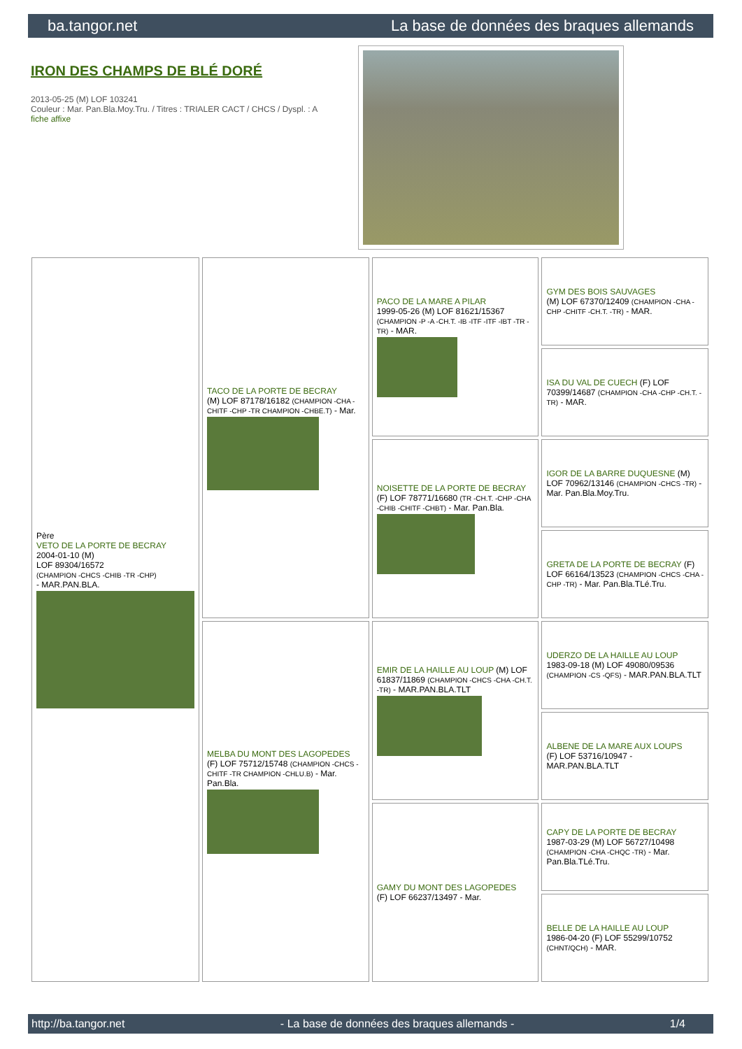ba.tangor.net La base de données des braques allemands
IRON DES CHAMPS DE BLÉ DORÉ
2013-05-25 (M) LOF 103241
Couleur : Mar. Pan.Bla.Moy.Tru. / Titres : TRIALER CACT / CHCS / Dyspl. : A
fiche affixe
| Père VETO DE LA PORTE DE BECRAY 2004-01-10 (M) LOF 89304/16572 (CHAMPION -CHCS -CHIB -TR -CHP) - MAR.PAN.BLA. | TACO DE LA PORTE DE BECRAY (M) LOF 87178/16182 (CHAMPION -CHA -CHITF -CHP -TR CHAMPION -CHBE.T) - Mar. | PACO DE LA MARE A PILAR 1999-05-26 (M) LOF 81621/15367 (CHAMPION -P -A -CH.T. -IB -ITF -ITF -IBT -TR -TR) - MAR. | GYM DES BOIS SAUVAGES (M) LOF 67370/12409 (CHAMPION -CHA -CHP -CHITF -CH.T. -TR) - MAR. |
| | | | ISA DU VAL DE CUECH (F) LOF 70399/14687 (CHAMPION -CHA -CHP -CH.T. -TR) - MAR. |
| | | NOISETTE DE LA PORTE DE BECRAY (F) LOF 78771/16680 (TR -CH.T. -CHP -CHA -CHIB -CHITF -CHBT) - Mar. Pan.Bla. | IGOR DE LA BARRE DUQUESNE (M) LOF 70962/13146 (CHAMPION -CHCS -TR) - Mar. Pan.Bla.Moy.Tru. |
| | | | GRETA DE LA PORTE DE BECRAY (F) LOF 66164/13523 (CHAMPION -CHCS -CHA -CHP -TR) - Mar. Pan.Bla.TLé.Tru. |
| | MELBA DU MONT DES LAGOPEDES (F) LOF 75712/15748 (CHAMPION -CHCS -CHITF -TR CHAMPION -CHLU.B) - Mar. Pan.Bla. | EMIR DE LA HAILLE AU LOUP (M) LOF 61837/11869 (CHAMPION -CHCS -CHA -CH.T. -TR) - MAR.PAN.BLA.TLT | UDERZO DE LA HAILLE AU LOUP 1983-09-18 (M) LOF 49080/09536 (CHAMPION -CS -QFS) - MAR.PAN.BLA.TLT |
| | | | ALBENE DE LA MARE AUX LOUPS (F) LOF 53716/10947 - MAR.PAN.BLA.TLT |
| | | GAMY DU MONT DES LAGOPEDES (F) LOF 66237/13497 - Mar. | CAPY DE LA PORTE DE BECRAY 1987-03-29 (M) LOF 56727/10498 (CHAMPION -CHA -CHQC -TR) - Mar. Pan.Bla.TLé.Tru. |
| | | | BELLE DE LA HAILLE AU LOUP 1986-04-20 (F) LOF 55299/10752 (CHNT/QCH) - MAR. |
http://ba.tangor.net - La base de données des braques allemands - 1/4